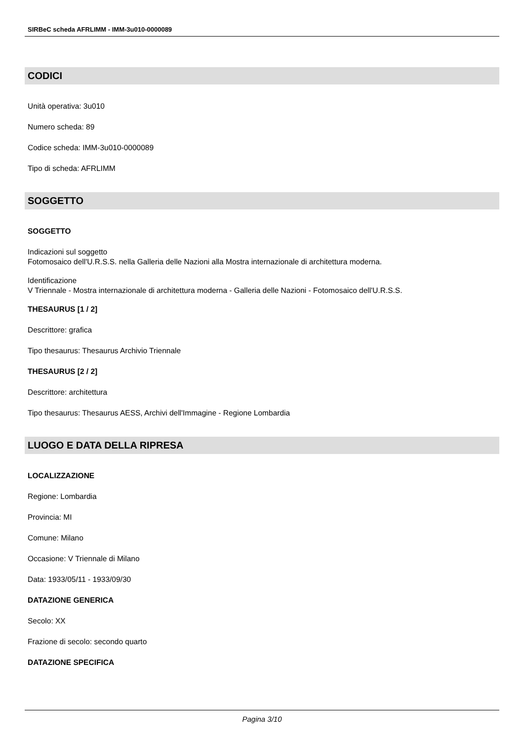SIRBeC scheda AFRLIMM - IMM-3u010-0000089
CODICI
Unità operativa: 3u010
Numero scheda: 89
Codice scheda: IMM-3u010-0000089
Tipo di scheda: AFRLIMM
SOGGETTO
SOGGETTO
Indicazioni sul soggetto
Fotomosaico dell'U.R.S.S. nella Galleria delle Nazioni alla Mostra internazionale di architettura moderna.
Identificazione
V Triennale - Mostra internazionale di architettura moderna - Galleria delle Nazioni - Fotomosaico dell'U.R.S.S.
THESAURUS [1 / 2]
Descrittore: grafica
Tipo thesaurus: Thesaurus Archivio Triennale
THESAURUS [2 / 2]
Descrittore: architettura
Tipo thesaurus: Thesaurus AESS, Archivi dell'Immagine - Regione Lombardia
LUOGO E DATA DELLA RIPRESA
LOCALIZZAZIONE
Regione: Lombardia
Provincia: MI
Comune: Milano
Occasione: V Triennale di Milano
Data: 1933/05/11 - 1933/09/30
DATAZIONE GENERICA
Secolo: XX
Frazione di secolo: secondo quarto
DATAZIONE SPECIFICA
Pagina 3/10